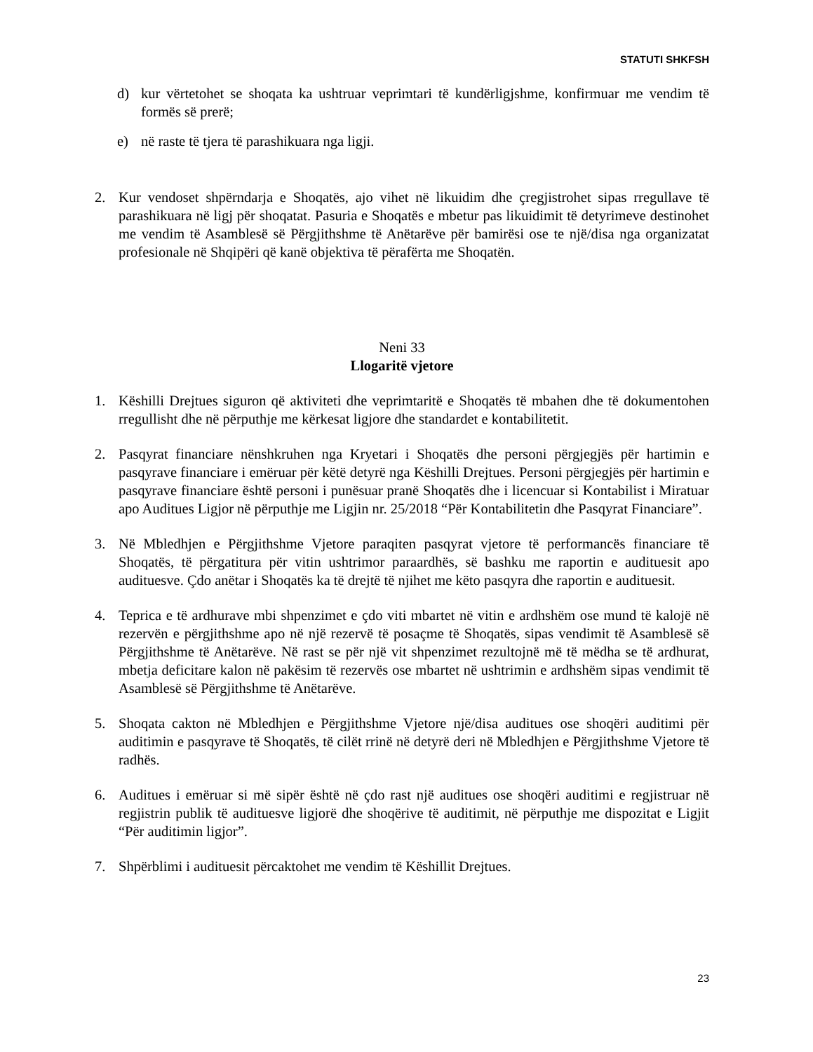STATUTI SHKFSH
d) kur vërtetohet se shoqata ka ushtruar veprimtari të kundërligjshme, konfirmuar me vendim të formës së prerë;
e) në raste të tjera të parashikuara nga ligji.
2. Kur vendoset shpërndarja e Shoqatës, ajo vihet në likuidim dhe çregjistrohet sipas rregullave të parashikuara në ligj për shoqatat. Pasuria e Shoqatës e mbetur pas likuidimit të detyrimeve destinohet me vendim të Asamblesë së Përgjithshme të Anëtarëve për bamirësi ose te një/disa nga organizatat profesionale në Shqipëri që kanë objektiva të përafërta me Shoqatën.
Neni 33
Llogaritë vjetore
1. Këshilli Drejtues siguron që aktiviteti dhe veprimtaritë e Shoqatës të mbahen dhe të dokumentohen rregullisht dhe në përputhje me kërkesat ligjore dhe standardet e kontabilitetit.
2. Pasqyrat financiare nënshkruhen nga Kryetari i Shoqatës dhe personi përgjegjës për hartimin e pasqyrave financiare i emëruar për këtë detyrë nga Këshilli Drejtues. Personi përgjegjës për hartimin e pasqyrave financiare është personi i punësuar pranë Shoqatës dhe i licencuar si Kontabilist i Miratuar apo Auditues Ligjor në përputhje me Ligjin nr. 25/2018 “Për Kontabilitetin dhe Pasqyrat Financiare”.
3. Në Mbledhjen e Përgjithshme Vjetore paraqiten pasqyrat vjetore të performancës financiare të Shoqatës, të përgatitura për vitin ushtrimor paraardhës, së bashku me raportin e audituesit apo audituesve. Çdo anëtar i Shoqatës ka të drejtë të njihet me këto pasqyra dhe raportin e audituesit.
4. Teprica e të ardhurave mbi shpenzimet e çdo viti mbartet në vitin e ardhshëm ose mund të kalojë në rezervën e përgjithshme apo në një rezervë të posaçme të Shoqatës, sipas vendimit të Asamblesë së Përgjithshme të Anëtarëve. Në rast se për një vit shpenzimet rezultojnë më të mëdha se të ardhurat, mbetja deficitare kalon në pakësim të rezervës ose mbartet në ushtrimin e ardhshëm sipas vendimit të Asamblesë së Përgjithshme të Anëtarëve.
5. Shoqata cakton në Mbledhjen e Përgjithshme Vjetore një/disa auditues ose shoqëri auditimi për auditimin e pasqyrave të Shoqatës, të cilët rrinë në detyrë deri në Mbledhjen e Përgjithshme Vjetore të radhës.
6. Auditues i emëruar si më sipër është në çdo rast një auditues ose shoqëri auditimi e regjistruar në regjistrin publik të audituesve ligjorë dhe shoqërive të auditimit, në përputhje me dispozitat e Ligjit “Për auditimin ligjor”.
7. Shpërblimi i audituesit përcaktohet me vendim të Këshillit Drejtues.
23